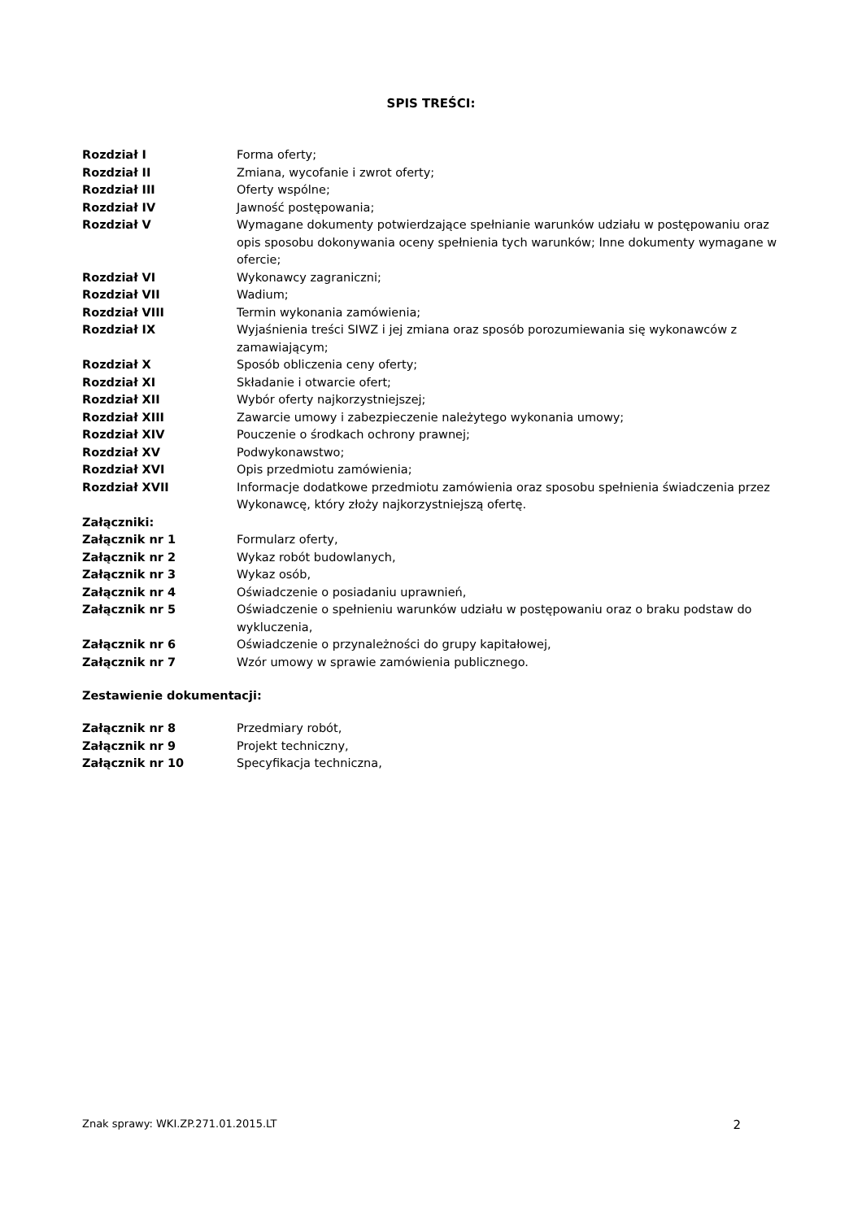SPIS TREŚCI:
| Rozdział I | Forma oferty; |
| Rozdział II | Zmiana, wycofanie i zwrot oferty; |
| Rozdział III | Oferty wspólne; |
| Rozdział IV | Jawność postępowania; |
| Rozdział V | Wymagane dokumenty potwierdzające spełnianie warunków udziału w postępowaniu oraz opis sposobu dokonywania oceny spełnienia tych warunków; Inne dokumenty wymagane w ofercie; |
| Rozdział VI | Wykonawcy zagraniczni; |
| Rozdział VII | Wadium; |
| Rozdział VIII | Termin wykonania zamówienia; |
| Rozdział IX | Wyjaśnienia treści SIWZ i jej zmiana oraz sposób porozumiewania się wykonawców z zamawiającym; |
| Rozdział X | Sposób obliczenia ceny oferty; |
| Rozdział XI | Składanie i otwarcie ofert; |
| Rozdział XII | Wybór oferty najkorzystniejszej; |
| Rozdział XIII | Zawarcie umowy i zabezpieczenie należytego wykonania umowy; |
| Rozdział XIV | Pouczenie o środkach ochrony prawnej; |
| Rozdział XV | Podwykonawstwo; |
| Rozdział XVI | Opis przedmiotu zamówienia; |
| Rozdział XVII | Informacje dodatkowe przedmiotu zamówienia oraz sposobu spełnienia świadczenia przez Wykonawcę, który złoży najkorzystniejszą ofertę. |
| Załączniki: | |
| Załącznik nr 1 | Formularz oferty, |
| Załącznik nr 2 | Wykaz robót budowlanych, |
| Załącznik nr 3 | Wykaz osób, |
| Załącznik nr 4 | Oświadczenie o posiadaniu uprawnień, |
| Załącznik nr 5 | Oświadczenie o spełnieniu warunków udziału w postępowaniu oraz o braku podstaw do wykluczenia, |
| Załącznik nr 6 | Oświadczenie o przynależności do grupy kapitałowej, |
| Załącznik nr 7 | Wzór umowy w sprawie zamówienia publicznego. |
Zestawienie dokumentacji:
| Załącznik nr 8 | Przedmiary robót, |
| Załącznik nr 9 | Projekt techniczny, |
| Załącznik nr 10 | Specyfikacja techniczna, |
Znak sprawy: WKI.ZP.271.01.2015.LT 2